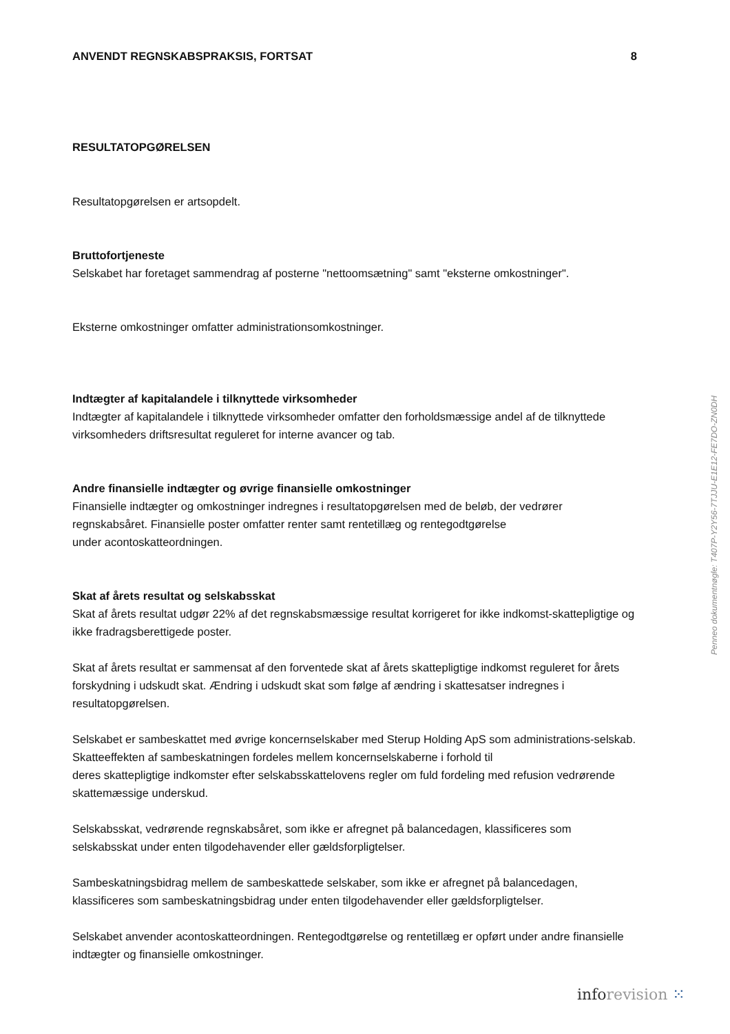ANVENDT REGNSKABSPRAKSIS, FORTSAT 8
RESULTATOPGØRELSEN
Resultatopgørelsen er artsopdelt.
Bruttofortjeneste
Selskabet har foretaget sammendrag af posterne "nettoomsætning" samt "eksterne omkostninger".
Eksterne omkostninger omfatter administrationsomkostninger.
Indtægter af kapitalandele i tilknyttede virksomheder
Indtægter af kapitalandele i tilknyttede virksomheder omfatter den forholdsmæssige andel af de tilknyttede virksomheders driftsresultat reguleret for interne avancer og tab.
Andre finansielle indtægter og øvrige finansielle omkostninger
Finansielle indtægter og omkostninger indregnes i resultatopgørelsen med de beløb, der vedrører regnskabsåret. Finansielle poster omfatter renter samt rentetillæg og rentegodtgørelse
under acontoskatteordningen.
Skat af årets resultat og selskabsskat
Skat af årets resultat udgør 22% af det regnskabsmæssige resultat korrigeret for ikke indkomst-skattepligtige og ikke fradragsberettigede poster.
Skat af årets resultat er sammensat af den forventede skat af årets skattepligtige indkomst reguleret for årets forskydning i udskudt skat. Ændring i udskudt skat som følge af ændring i skattesatser indregnes i resultatopgørelsen.
Selskabet er sambeskattet med øvrige koncernselskaber med Sterup Holding ApS som administrations-selskab. Skatteeffekten af sambeskatningen fordeles mellem koncernselskaberne i forhold til
deres skattepligtige indkomster efter selskabsskattelovens regler om fuld fordeling med refusion vedrørende skattemæssige underskud.
Selskabsskat, vedrørende regnskabsåret, som ikke er afregnet på balancedagen, klassificeres som selskabsskat under enten tilgodehavender eller gældsforpligtelser.
Sambeskatningsbidrag mellem de sambeskattede selskaber, som ikke er afregnet på balancedagen, klassificeres som sambeskatningsbidrag under enten tilgodehavender eller gældsforpligtelser.
Selskabet anvender acontoskatteordningen. Rentegodtgørelse og rentetillæg er opført under andre finansielle indtægter og finansielle omkostninger.
Penneo dokumentnøgle: T407P-Y2Y56-7TJJU-E1E12-FE7DO-ZN0DH
inforevision ⁙